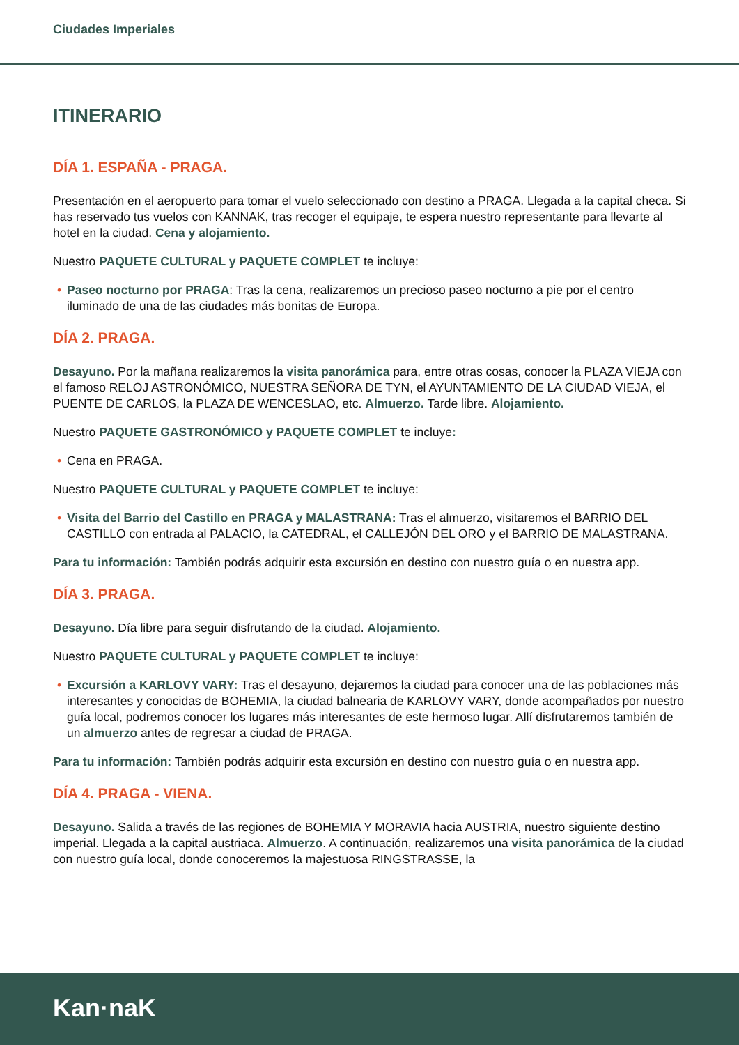Ciudades Imperiales
ITINERARIO
DÍA 1. ESPAÑA - PRAGA.
Presentación en el aeropuerto para tomar el vuelo seleccionado con destino a PRAGA. Llegada a la capital checa. Si has reservado tus vuelos con KANNAK, tras recoger el equipaje, te espera nuestro representante para llevarte al hotel en la ciudad. Cena y alojamiento.
Nuestro PAQUETE CULTURAL y PAQUETE COMPLET te incluye:
• Paseo nocturno por PRAGA: Tras la cena, realizaremos un precioso paseo nocturno a pie por el centro iluminado de una de las ciudades más bonitas de Europa.
DÍA 2. PRAGA.
Desayuno. Por la mañana realizaremos la visita panorámica para, entre otras cosas, conocer la PLAZA VIEJA con el famoso RELOJ ASTRONÓMICO, NUESTRA SEÑORA DE TYN, el AYUNTAMIENTO DE LA CIUDAD VIEJA, el PUENTE DE CARLOS, la PLAZA DE WENCESLAO, etc. Almuerzo. Tarde libre. Alojamiento.
Nuestro PAQUETE GASTRONÓMICO y PAQUETE COMPLET te incluye:
• Cena en PRAGA.
Nuestro PAQUETE CULTURAL y PAQUETE COMPLET te incluye:
• Visita del Barrio del Castillo en PRAGA y MALASTRANA: Tras el almuerzo, visitaremos el BARRIO DEL CASTILLO con entrada al PALACIO, la CATEDRAL, el CALLEJÓN DEL ORO y el BARRIO DE MALASTRANA.
Para tu información: También podrás adquirir esta excursión en destino con nuestro guía o en nuestra app.
DÍA 3. PRAGA.
Desayuno. Día libre para seguir disfrutando de la ciudad. Alojamiento.
Nuestro PAQUETE CULTURAL y PAQUETE COMPLET te incluye:
• Excursión a KARLOVY VARY: Tras el desayuno, dejaremos la ciudad para conocer una de las poblaciones más interesantes y conocidas de BOHEMIA, la ciudad balnearia de KARLOVY VARY, donde acompañados por nuestro guía local, podremos conocer los lugares más interesantes de este hermoso lugar. Allí disfrutaremos también de un almuerzo antes de regresar a ciudad de PRAGA.
Para tu información: También podrás adquirir esta excursión en destino con nuestro guía o en nuestra app.
DÍA 4. PRAGA - VIENA.
Desayuno. Salida a través de las regiones de BOHEMIA Y MORAVIA hacia AUSTRIA, nuestro siguiente destino imperial. Llegada a la capital austriaca. Almuerzo. A continuación, realizaremos una visita panorámica de la ciudad con nuestro guía local, donde conoceremos la majestuosa RINGSTRASSE, la
Kan·naK